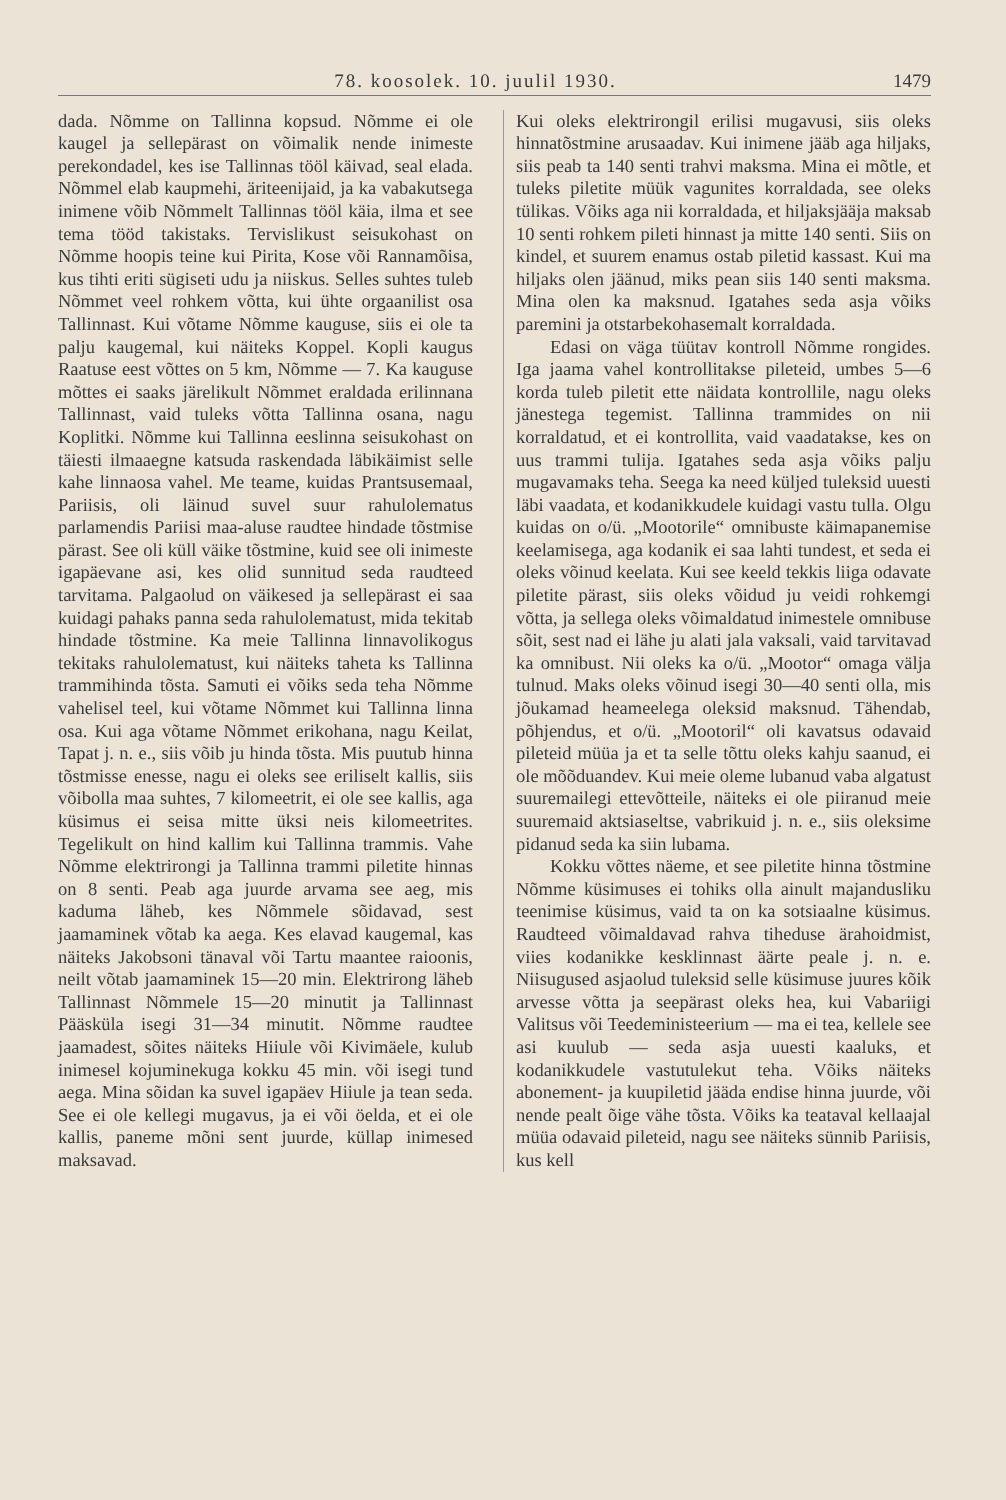78. koosolek. 10. juulil 1930. 1479
dada. Nõmme on Tallinna kopsud. Nõmme ei ole kaugel ja sellepärast on võimalik nende inimeste perekondadel, kes ise Tallinnas tööl käivad, seal elada. Nõmmel elab kaupmehi, äriteenijaid, ja ka vabakutsega inimene võib Nõmmelt Tallinnas tööl käia, ilma et see tema tööd takistaks. Tervislikust seisukohast on Nõmme hoopis teine kui Pirita, Kose või Rannamõisa, kus tihti eriti sügiseti udu ja niiskus. Selles suhtes tuleb Nõmmet veel rohkem võtta, kui ühte orgaanilist osa Tallinnast. Kui võtame Nõmme kauguse, siis ei ole ta palju kaugemal, kui näiteks Koppel. Kopli kaugus Raatuse eest võttes on 5 km, Nõmme — 7. Ka kauguse mõttes ei saaks järelikult Nõmmet eraldada erilinnana Tallinnast, vaid tuleks võtta Tallinna osana, nagu Koplitki. Nõmme kui Tallinna eeslinna seisukohast on täiesti ilmaaegne katsuda raskendada läbikäimist selle kahe linnaosa vahel. Me teame, kuidas Prantsusemaal, Pariisis, oli läinud suvel suur rahulolematus parlamendis Pariisi maa-aluse raudtee hindade tõstmise pärast. See oli küll väike tõstmine, kuid see oli inimeste igapäevane asi, kes olid sunnitud seda raudteed tarvitama. Palgaolud on väikesed ja sellepärast ei saa kuidagi pahaks panna seda rahulolematust, mida tekitab hindade tõstmine. Ka meie Tallinna linnavolikogus tekitaks rahulolematust, kui näiteks taheta ks Tallinna trammihinda tõsta. Samuti ei võiks seda teha Nõmme vahelisel teel, kui võtame Nõmmet kui Tallinna linna osa. Kui aga võtame Nõmmet erikohana, nagu Keilat, Tapat j. n. e., siis võib ju hinda tõsta. Mis puutub hinna tõstmisse enesse, nagu ei oleks see eriliselt kallis, siis võibolla maa suhtes, 7 kilomeetrit, ei ole see kallis, aga küsimus ei seisa mitte üksi neis kilomeetrites. Tegelikult on hind kallim kui Tallinna trammis. Vahe Nõmme elektrirongi ja Tallinna trammi piletite hinnas on 8 senti. Peab aga juurde arvama see aeg, mis kaduma läheb, kes Nõmmele sõidavad, sest jaamaminek võtab ka aega. Kes elavad kaugemal, kas näiteks Jakobsoni tänaval või Tartu maantee raioonis, neilt võtab jaamaminek 15—20 min. Elektrirong läheb Tallinnast Nõmmele 15—20 minutit ja Tallinnast Pääsküla isegi 31—34 minutit. Nõmme raudtee jaamadest, sõites näiteks Hiiule või Kivimäele, kulub inimesel kojuminekuga kokku 45 min. või isegi tund aega. Mina sõidan ka suvel igapäev Hiiule ja tean seda. See ei ole kellegi mugavus, ja ei või öelda, et ei ole kallis, paneme mõni sent juurde, küllap inimesed maksavad.
Kui oleks elektrirongil erilisi mugavusi, siis oleks hinnatõstmine arusaadav. Kui inimene jääb aga hiljaks, siis peab ta 140 senti trahvi maksma. Mina ei mõtle, et tuleks piletite müük vagunites korraldada, see oleks tülikas. Võiks aga nii korraldada, et hiljaksjääja maksab 10 senti rohkem pileti hinnast ja mitte 140 senti. Siis on kindel, et suurem enamus ostab piletid kassast. Kui ma hiljaks olen jäänud, miks pean siis 140 senti maksma. Mina olen ka maksnud. Igatahes seda asja võiks paremini ja otstarbekohasemalt korraldada.
Edasi on väga tüütav kontroll Nõmme rongides. Iga jaama vahel kontrollitakse pileteid, umbes 5—6 korda tuleb piletit ette näidata kontrollile, nagu oleks jänestega tegemist. Tallinna trammides on nii korraldatud, et ei kontrollita, vaid vaadatakse, kes on uus trammi tulija. Igatahes seda asja võiks palju mugavamaks teha. Seega ka need küljed tuleksid uuesti läbi vaadata, et kodanikkudele kuidagi vastu tulla. Olgu kuidas on o/ü. „Mootorile“ omnibuste käimapanemise keelamisega, aga kodanik ei saa lahti tundest, et seda ei oleks võinud keelata. Kui see keeld tekkis liiga odavate piletite pärast, siis oleks võidud ju veidi rohkemgi võtta, ja sellega oleks võimaldatud inimestele omnibuse sõit, sest nad ei lähe ju alati jala vaksali, vaid tarvitavad ka omnibust. Nii oleks ka o/ü. „Mootor“ omaga välja tulnud. Maks oleks võinud isegi 30—40 senti olla, mis jõukamad heameelega oleksid maksnud. Tähendab, põhjendus, et o/ü. „Mootoril“ oli kavatsus odavaid pileteid müüa ja et ta selle tõttu oleks kahju saanud, ei ole mõõduandev. Kui meie oleme lubanud vaba algatust suuremailegi ettevõtteile, näiteks ei ole piiranud meie suuremaid aktsiaseltse, vabrikuid j. n. e., siis oleksime pidanud seda ka siin lubama.
Kokku võttes näeme, et see piletite hinna tõstmine Nõmme küsimuses ei tohiks olla ainult majandusliku teenimise küsimus, vaid ta on ka sotsiaalne küsimus. Raudteed võimaldavad rahva tiheduse ärahoidmist, viies kodanikke kesklinnast äärte peale j. n. e. Niisugused asjaolud tuleksid selle küsimuse juures kõik arvesse võtta ja seepärast oleks hea, kui Vabariigi Valitsus või Teedeministeerium — ma ei tea, kellele see asi kuulub — seda asja uuesti kaaluks, et kodanikkudele vastutulekut teha. Võiks näiteks abonement- ja kuupiletid jääda endise hinna juurde, või nende pealt õige vähe tõsta. Võiks ka teataval kellaajal müüa odavaid pileteid, nagu see näiteks sünnib Pariisis, kus kell